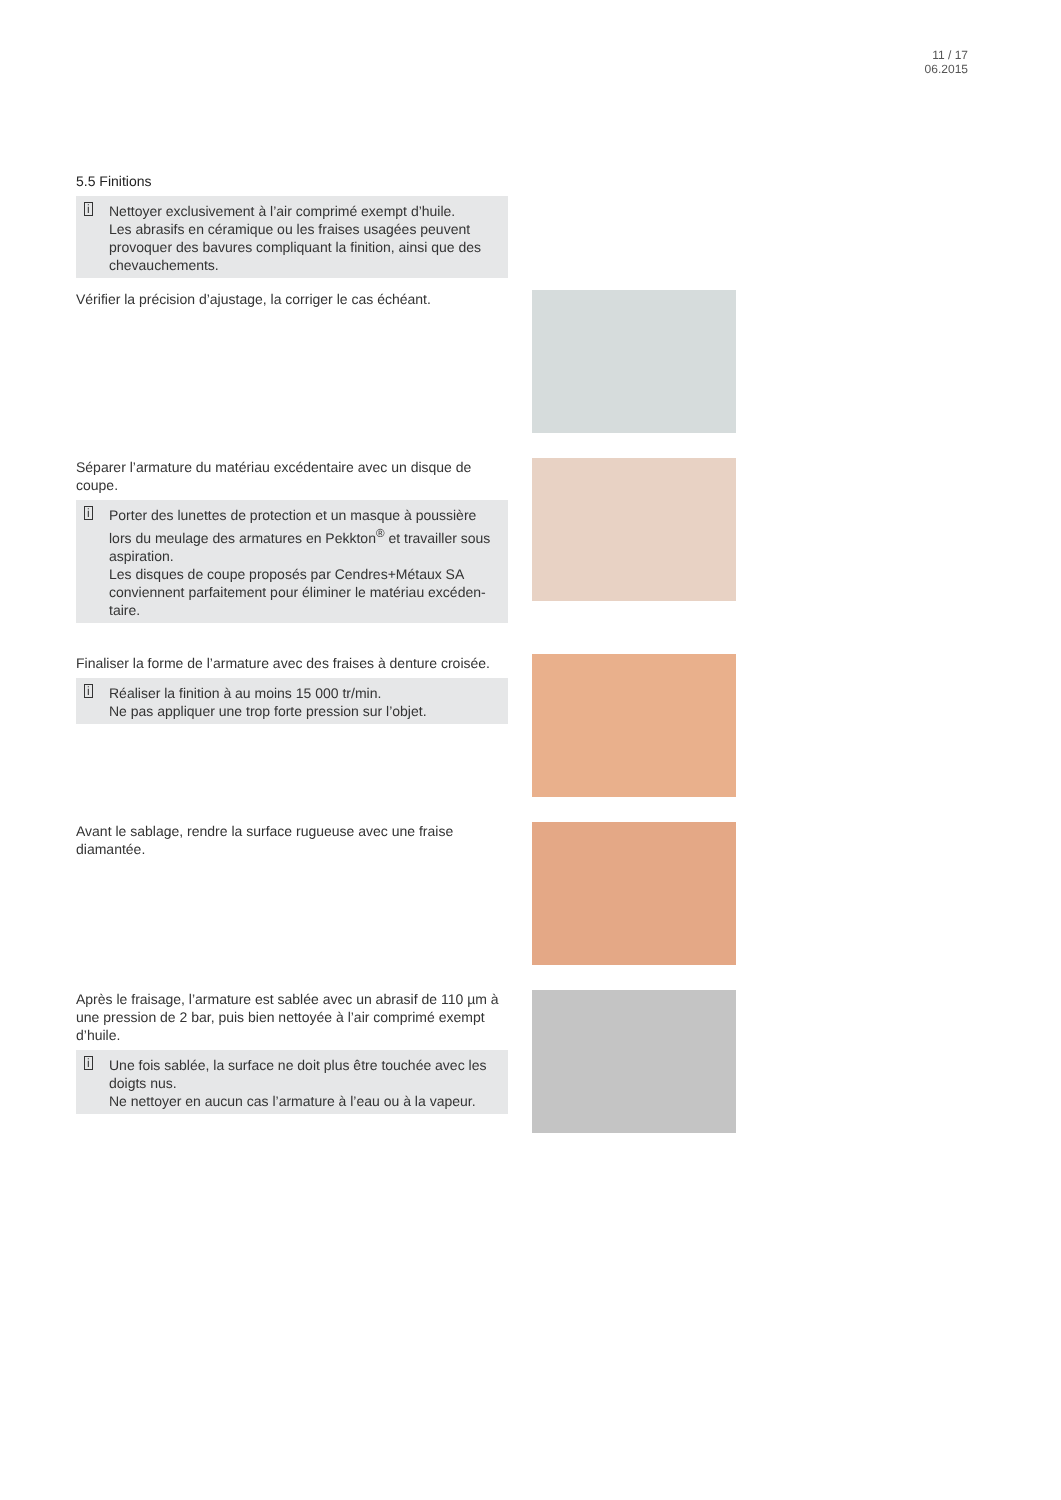11 / 17
06.2015
5.5 Finitions
i Nettoyer exclusivement à l’air comprimé exempt d’huile.
Les abrasifs en céramique ou les fraises usagées peuvent provoquer des bavures compliquant la finition, ainsi que des chevauchements.
Vérifier la précision d’ajustage, la corriger le cas échéant.
Séparer l’armature du matériau excédentaire avec un disque de coupe.
i Porter des lunettes de protection et un masque à poussière lors du meulage des armatures en Pekkton<sup>®</sup> et travailler sous aspiration.
Les disques de coupe proposés par Cendres+Métaux SA conviennent parfaitement pour éliminer le matériau excéden-taire.
Finaliser la forme de l’armature avec des fraises à denture croisée.
i Réaliser la finition à au moins 15 000 tr/min.
Ne pas appliquer une trop forte pression sur l’objet.
Avant le sablage, rendre la surface rugueuse avec une fraise diamantée.
Après le fraisage, l’armature est sablée avec un abrasif de 110 µm à une pression de 2 bar, puis bien nettoyée à l’air comprimé exempt d’huile.
i Une fois sablée, la surface ne doit plus être touchée avec les doigts nus.
Ne nettoyer en aucun cas l’armature à l’eau ou à la vapeur.